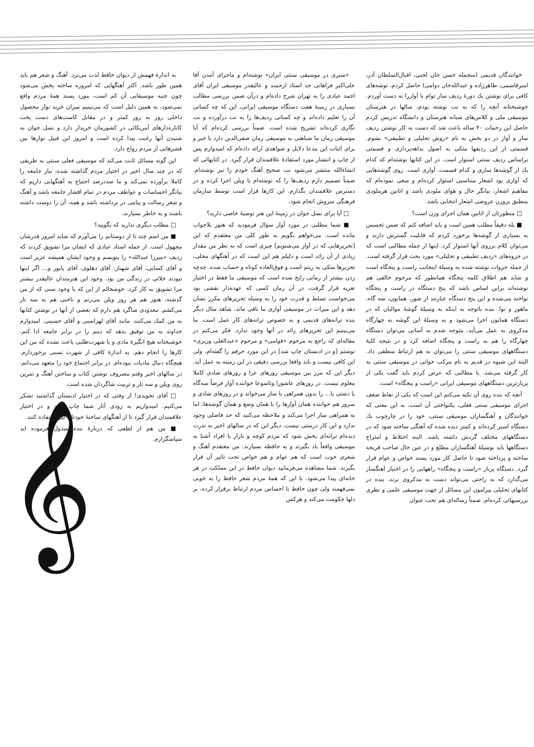خوانندگان قدیمی (منجمله حسن خان لحنی، اقبال‌السلطان آذر، امیرقاسمی، طاهرزاده و عبدالله‌خان دوامی) حاصل کردم، توشه‌های کافی برای نوشتن یك دورهٔ ردیف ساز توام با آوازرا به دست آوردم. خوشبختانه آنچه را که به نت نوشته بودم، سالها در هنرستان موسیقی ملی و کلاس‌های شبانه هنرستان و دانشگاه تدریس کردم حاصل این زحمات ۴۰ ساله باعث شد که دست به کار نوشتن ردیف ساز و آواز در دو بخش به نام «روش تحلیلی و تطبیقی» بشوم. قسمتی از این ردیفها متکی به اصول بداهه‌پردازی و قسمتی براساس ردیف سنتی استوار است. در این کتابها نوشته‌ام که کدام یك از گوشه‌ها سازی و کدام قسمت، آوازی است. روی گوشه‌هایی که آوازی بود اشعار متناسبی استوار کرده‌ام و سعی نموده‌ام که مفاهیم اشعار، بیانگر حال و هوای ملودی باشد و اتانین هرملودی منطبق بروزن عروضی اشعار انتخابی باشد.
□ منظورتان از اتانین همان اجزای وزن است؟
■ بله دقیقاً مطلب همین است و باید اضافه کنم که ضمن تجسس به بسیاری از گوشه‌ها برخورد کردم که قابلیت گسترش دارند و می‌توان کلام برروی آنها استوار کرد. اینها از جمله مطالبی است که در جزوه‌های «ردیف تطبیقی و تحلیلی» مورد بحث قرار گرفته است. از جمله جزوات نوشته شده به وسیلهٔ اینجانب راست و پنجگاه است و شاید هم اطلاق کلمه پنجگاه همانطور که مرحوم خالقی هم نوشته‌اند براین اساس باشد که پنج دستگاه در راست و پنجگاه نواخته می‌شده و این پنج دستگاه عبارتند از شور، همایون، سه گاه، ماهور و نوا. بنده باتوجه به اینکه به وسیلهٔ گوشهٔ موالیان که در دستگاه همایون اجرا می‌شود و به وسیلهٔ این گوشه به چهارگاه مدکروی به عمل می‌آید، متوجه شدم به آسانی می‌توان دستگاه چهارگاه را هم به راست و پنجگاه اضافه کرد و در نتیجه کلیهٔ دستگاههای موسیقی سنتی را می‌توان به هم ارتباط منطقی داد. البته این شیوه در قدیم به نام مرکب خوانی در موسیقی سنتی به کار گرفته می‌شد. با مطالبی که عرض کردم باید گفت یکی از پربارترین دستگاههای موسیقی ایرانی «راست و پنجگاه» است.
آنچه که بنده روی آن تکیه می‌کنم این است که یکی از نقاط ضعف اجرای موسیقی سنتی فعلی، یکنواختی آن است، به این معنی که خوانندگان و آهنگسازان موسیقی سنتی، خود را در چارچوب یك دستگاه اسیر کرده‌اند و کمتر دیده شده که آهنگی ساخته شود که در دستگاههای مختلف گردش داشته باشد. البته اختلاط و امتزاج دستگاهها باید بوسیلهٔ آهنگسازان مطلع و در عین حال صاحب قریحه ساخته و پرداخته شود تا حاصل کار مورد پسند خواص و عوام قرار گیرد. دستگاه پربار «راست و پنجگاه» راههایی را در اختیار آهنگساز می‌گذارد که به راحتی می‌تواند دست به مدکروی بزند. بنده در کتابهای تحلیلی پیرامون این مسائل از جهت موسیقی علمی و نظری بررسیهائی کرده‌ام، ضمناً رساله‌ای هم تحت عنوان
«سیری در موسیقی سنتی ایران» نوشته‌ام و ماجرای آمدن آقا علی‌اکبر فراهانی جد استاد ارجمند و عالیقدر موسیقی ایران آقای احمد عبادی را به تهران شرح داده‌ام و درآن ضمن بررسی مطالب بسیاری در زمینهٔ هفت دستگاه موسیقی ایرانی، این که چه کسانی آن را تعلیم داده‌اند و چه کسانی ردیف‌ها را به نت درآورده و نت نگاری کرده‌اند تشریح شده است. ضمناً بررسی کرده‌ام که آیا موسیقی زمان ما شباهتی به موسیقی زمان صفی‌الدین دارد یا خیر و برای اثبات این مدعا دلایل و شواهدی ارائه داده‌ام که امیدوارم پس از چاپ و انتشار مورد استفادهٔ علاقمندان قرار گیرد. در کتابهائی که انشاءالله منتشر می‌شود نت صحیح آهنگ خودم را نیز نوشته‌ام. ضمناً تصمیم دارم ردیف‌ها را که نوشته‌ام با ویلن اجرا کرده و در دسترس علاقمندان بگذارم. این کارها قرار است توسط سازمان فرهنگی سروش انجام شود.
□ آیا برای نسل جوان در زمینهٔ این هنر توصیهٔ خاصی دارید؟
■ شما مطلبی در مورد آواز سؤال فرمودید که هنوز بلاجواب مانده است. می‌خواهم بگویم به طور کلی من معتقدم که این [تحریرهایی که در آواز می‌شنویم] چیزی است که به نظر من مقدار زیادی از آن زائد است و دلیلم هم این است که در آهنگهای محلی، تحریرها متکی به ریتم است و فوق‌العاده کوتاه و حساب شده. چه‌چه زدن بیشتر از زمانی رایج شده است که موسیقی ما فقط در اختیار تعزیه قرار گرفت، در آن زمان کسی که عهده‌دار نقشی بود می‌خواست تسلط و قدرت خود را به وسیله تحریرهای مکرر نشان دهد و این میراث در موسیقی آوازی ما باقی ماند. شاهد مثال دیگر بنده ترانه‌های قدیمی و به خصوص ترانه‌های کار عمل است. ما می‌بینیم این تحریرهای زائد در آنها وجود ندارد. فکر می‌کنم در مقاله‌ای که راجع به مرحوم «قوامی» و مرحوم «عبدالعلی وزیری» نوشتم [و در ادبستان چاپ شد] در این مورد حرفم را گفته‌ام، ولی این کافی نیست و باید واقعا بررسی دقیقی در این زمینه به عمل آید. دیگر این که مرز بین موسیقی روزهای عزا و روزهای شادی کاملا معلوم نیست. در روزهای عاشورا وتاسوعا خواننده آواز فرضاً سه‌گاه یا دشتی یا... را بدون همراهی با ساز می‌خواند و در روزهای شادی و سرور هم خواننده همان آوازها را با همان وضع و همان گوشه‌ها، اما به همراهی ساز اجرا می‌کند و ملاحظه می‌کنید که حد فاصلی وجود ندارد و این کار درستی نیست. دیگر این که در سالهای اخیر به ندرت دیده‌ام ترانه‌ای پخش شود که مردم کوچه و بازار یا افراد آشنا به موسیقی واقعاً یاد بگیرند و به حافظه بسپارند. من معتقدم آهنگ و شعری خوب است که هم عوام و هم خواص تحت تاثیر آن قرار بگیرند. شما مشاهده می‌فرمایید دیوان حافظ در این مملکت در هر خانه‌ای پیدا می‌شود. با این که همهٔ مردم شعر حافظ را به خوبی نمی‌فهمند ولی چون حافظ با احساس مردم ارتباط برقرار کرده، بر دلها حکومت می‌کند و هرکس
به اندازهٔ فهمش از دیوان حافظ لذت می‌برد. آهنگ و شعر هم باید همین طور باشد. اکثر آهنگهایی که امروزه ساخته پخش می‌شود چون جنبه موسیقایی آن کم است، مورد پسند همهٔ مردم واقع نمی‌شود، به همین دلیل است که می‌بینیم میزان خرید نوار محصول داخلی روز به روز کمتر و در مقابل کاست‌های دست پخت کاباره‌دارهای آمریکائی در کشورمان خریدار دارد و نسل جوان به شنیدن آنها رغبت پیدا کرده است و امروز این قبیل نوارها بین قشرهایی از مردم رواج دارد.
این گونه مسائل ثابت می‌کند که موسیقی فعلی سنتی به طریقی که در چند سال اخیر در اختیار مردم گذاشته شده، نیاز جامعه را کاملا برآورده نمی‌کند و ما صددرصد احتیاج به آهنگهایی داریم که بیانگر احساسات و عواطف مردم در تمام اقشار جامعه باشد و آهنگ و شعر رسالت و پیامی در برداشته باشد و همه، آن را دوست داشته باشند و به خاطر بسپارند.
□ مطلب دیگری ندارید که بگویید؟
■ من اسم چند تا از دوستانم را می‌آورم که شاید امروز قدرشان مجهول است. از جمله استاد عبادی که ایشان مرا تشویق کردند که ردیف «میرزا عبدالله» را بنویسم و وجود ایشان همیشه عزیز است و آقای کسایی، آقای شهناز، آقای دهلوی، آقای پایور و... اگر اینها نبودند خلائی در زندگی من بود. وجود این هنرمندان عالیقدر بیشتر مرا تشویق به کار کرد. خوشحالم از این که با وجود سنی که از من گذشته، هنوز هم هر روز ویلن می‌زنم و ناخنی هم به سه تار می‌کشم. معدودی شاگرد هم دارم که بعضی از آنها در نوشتن کتابها به من کمك می‌کنند. مانند آقای لهراسبی و آقای حسینی. امیدوارم خداوند به من توفیق بدهد که دینم را در برابر جامعه ادا کنم. خوشبختانه هیچ انگیزهٔ مادی و یا شهرت‌طلبی باعث نشده که من این کارها را انجام دهم. به اندازهٔ کافی از شهرت نسبی برخوردارم. هیچگاه دنبال مادیات نبوده‌ام. در برابر اجتماع خود را متعهد می‌دانم. در سالهای اخیر وقتم مصروف نوشتن کتاب و ساختن آهنگ و تمرین روی ویلن و سه تار و تربیت شاگردان شده است.
□ آقای تجویدی! از وقتی که در اختیار ادبستان گذاشتید تشکر می‌کنیم. امیدواریم به زودی آثار شما چاپ شود و در اختیار علاقمندان قرار گیرد تا از آهنگهای ساختهٔ خودتان نیز استفاده کنند.
■ من هم از لطفی که دربارهٔ بنده مبذول فرموده اید سپاسگزارم.
𝄞